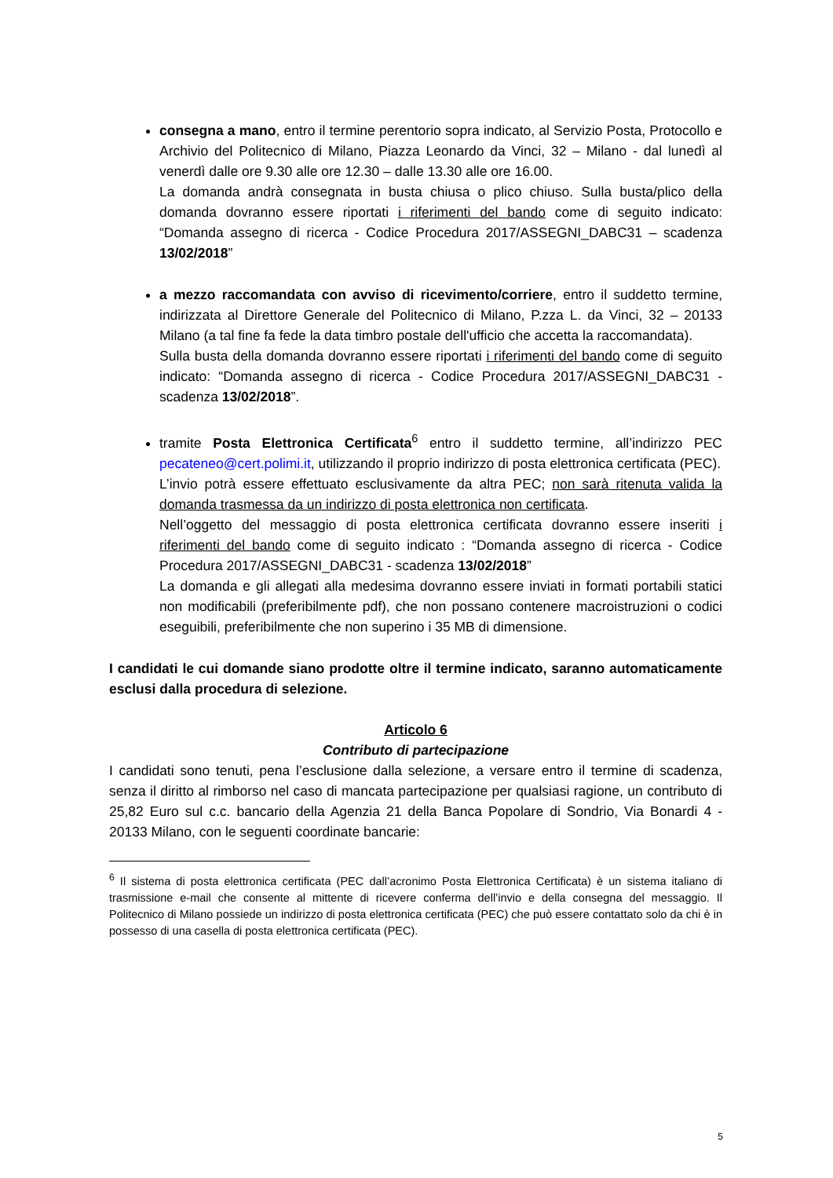consegna a mano, entro il termine perentorio sopra indicato, al Servizio Posta, Protocollo e Archivio del Politecnico di Milano, Piazza Leonardo da Vinci, 32 – Milano - dal lunedì al venerdì dalle ore 9.30 alle ore 12.30 – dalle 13.30 alle ore 16.00.
La domanda andrà consegnata in busta chiusa o plico chiuso. Sulla busta/plico della domanda dovranno essere riportati i riferimenti del bando come di seguito indicato: “Domanda assegno di ricerca - Codice Procedura 2017/ASSEGNI_DABC31 – scadenza 13/02/2018”
a mezzo raccomandata con avviso di ricevimento/corriere, entro il suddetto termine, indirizzata al Direttore Generale del Politecnico di Milano, P.zza L. da Vinci, 32 – 20133 Milano (a tal fine fa fede la data timbro postale dell'ufficio che accetta la raccomandata).
Sulla busta della domanda dovranno essere riportati i riferimenti del bando come di seguito indicato: “Domanda assegno di ricerca - Codice Procedura 2017/ASSEGNI_DABC31 - scadenza 13/02/2018”.
tramite Posta Elettronica Certificata<sup>6</sup> entro il suddetto termine, all’indirizzo PEC pecateneo@cert.polimi.it, utilizzando il proprio indirizzo di posta elettronica certificata (PEC).
L’invio potrà essere effettuato esclusivamente da altra PEC; non sarà ritenuta valida la domanda trasmessa da un indirizzo di posta elettronica non certificata.
Nell’oggetto del messaggio di posta elettronica certificata dovranno essere inseriti i riferimenti del bando come di seguito indicato : “Domanda assegno di ricerca - Codice Procedura 2017/ASSEGNI_DABC31 - scadenza 13/02/2018”
La domanda e gli allegati alla medesima dovranno essere inviati in formati portabili statici non modificabili (preferibilmente pdf), che non possano contenere macroistruzioni o codici eseguibili, preferibilmente che non superino i 35 MB di dimensione.
I candidati le cui domande siano prodotte oltre il termine indicato, saranno automaticamente esclusi dalla procedura di selezione.
Articolo 6
Contributo di partecipazione
I candidati sono tenuti, pena l’esclusione dalla selezione, a versare entro il termine di scadenza, senza il diritto al rimborso nel caso di mancata partecipazione per qualsiasi ragione, un contributo di 25,82 Euro sul c.c. bancario della Agenzia 21 della Banca Popolare di Sondrio, Via Bonardi 4 - 20133 Milano, con le seguenti coordinate bancarie:
<sup>6</sup> Il sistema di posta elettronica certificata (PEC dall’acronimo Posta Elettronica Certificata) è un sistema italiano di trasmissione e-mail che consente al mittente di ricevere conferma dell’invio e della consegna del messaggio. Il Politecnico di Milano possiede un indirizzo di posta elettronica certificata (PEC) che può essere contattato solo da chi è in possesso di una casella di posta elettronica certificata (PEC).
5